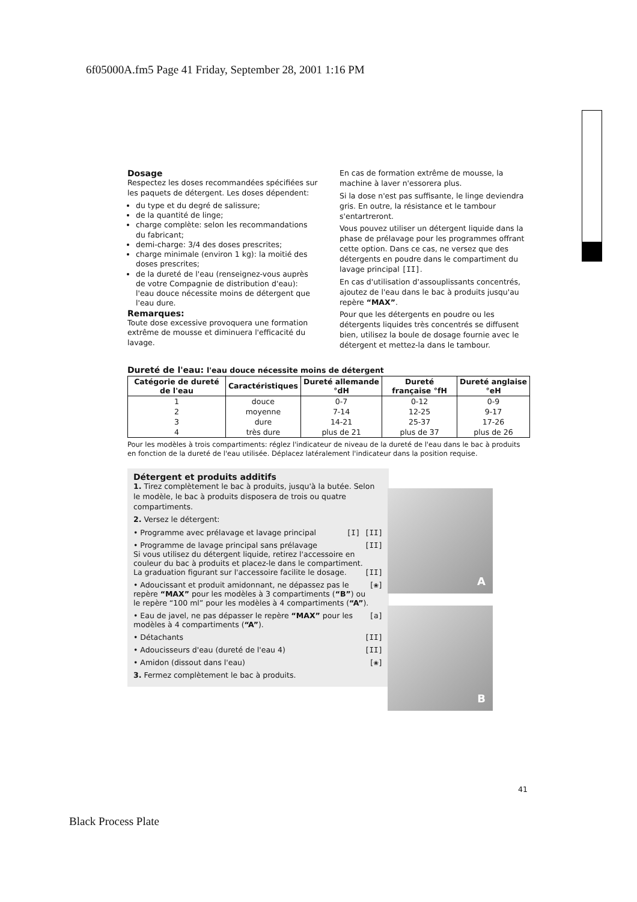6f05000A.fm5 Page 41 Friday, September 28, 2001 1:16 PM
Dosage
Respectez les doses recommandées spécifiées sur les paquets de détergent. Les doses dépendent:
du type et du degré de salissure;
de la quantité de linge;
charge complète: selon les recommandations du fabricant;
demi-charge: 3/4 des doses prescrites;
charge minimale (environ 1 kg): la moitié des doses prescrites;
de la dureté de l'eau (renseignez-vous auprès de votre Compagnie de distribution d'eau): l'eau douce nécessite moins de détergent que l'eau dure.
Remarques:
Toute dose excessive provoquera une formation extrême de mousse et diminuera l'efficacité du lavage.
En cas de formation extrême de mousse, la machine à laver n'essorera plus.
Si la dose n'est pas suffisante, le linge deviendra gris. En outre, la résistance et le tambour s'entartreront.
Vous pouvez utiliser un détergent liquide dans la phase de prélavage pour les programmes offrant cette option. Dans ce cas, ne versez que des détergents en poudre dans le compartiment du lavage principal [II].
En cas d'utilisation d'assouplissants concentrés, ajoutez de l'eau dans le bac à produits jusqu'au repère “MAX”.
Pour que les détergents en poudre ou les détergents liquides très concentrés se diffusent bien, utilisez la boule de dosage fournie avec le détergent et mettez-la dans le tambour.
Dureté de l'eau: l'eau douce nécessite moins de détergent
| Catégorie de dureté de l'eau | Caractéristiques | Dureté allemande °dH | Dureté française °fH | Dureté anglaise °eH |
| --- | --- | --- | --- | --- |
| 1 | douce | 0-7 | 0-12 | 0-9 |
| 2 | moyenne | 7-14 | 12-25 | 9-17 |
| 3 | dure | 14-21 | 25-37 | 17-26 |
| 4 | très dure | plus de 21 | plus de 37 | plus de 26 |
Pour les modèles à trois compartiments: réglez l'indicateur de niveau de la dureté de l'eau dans le bac à produits en fonction de la dureté de l'eau utilisée. Déplacez latéralement l'indicateur dans la position requise.
Détergent et produits additifs
1. Tirez complètement le bac à produits, jusqu'à la butée. Selon le modèle, le bac à produits disposera de trois ou quatre compartiments.
2. Versez le détergent:
• Programme avec prélavage et lavage principal [I] [II]
• Programme de lavage principal sans prélavage
Si vous utilisez du détergent liquide, retirez l'accessoire en couleur du bac à produits et placez-le dans le compartiment.
La graduation figurant sur l'accessoire facilite le dosage. [II]
[II]
• Adoucissant et produit amidonnant, ne dépassez pas le repère “MAX” pour les modèles à 3 compartiments (“B”) ou le repère “100 ml” pour les modèles à 4 compartiments (“A”). [❀]
• Eau de javel, ne pas dépasser le repère “MAX” pour les modèles à 4 compartiments (“A”). [a]
• Détachants [II]
• Adoucisseurs d'eau (dureté de l'eau 4) [II]
• Amidon (dissout dans l'eau) [❀]
3. Fermez complètement le bac à produits.
A
B
41
Black Process Plate